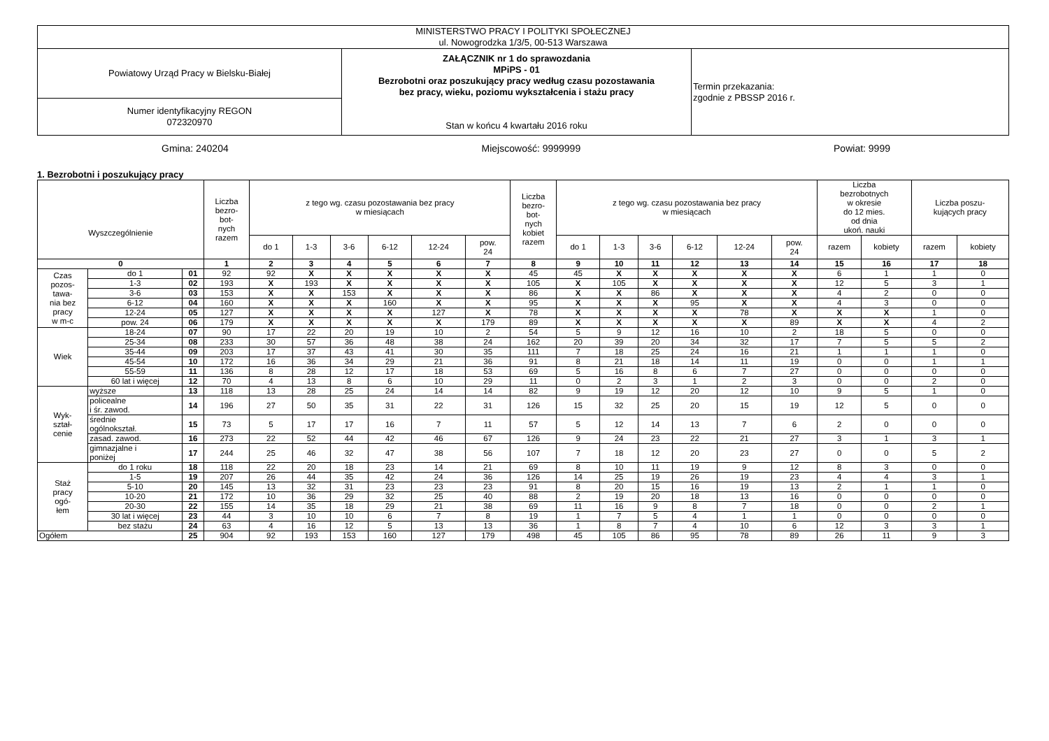| MINISTERSTWO PRACY I POLITYKI SPOŁECZNEJ ul. Nowogrodzka 1/3/5, 00-513 Warszawa | | |
| Powiatowy Urząd Pracy w Bielsku-Białej | ZAŁĄCZNIK nr 1 do sprawozdania MPiPS - 01 Bezrobotni oraz poszukujący pracy według czasu pozostawania bez pracy, wieku, poziomu wykształcenia i stażu pracy Stan w końcu 4 kwartału 2016 roku | Termin przekazania: zgodnie z PBSSP 2016 r. |
| Numer identyfikacyjny REGON 072320970 | | |
Gmina: 240204 Miejscowość: 9999999 Powiat: 9999
1. Bezrobotni i poszukujący pracy
| Wyszczególnienie | | | Liczba bezro- bot- nych razem | z tego wg. czasu pozostawania bez pracy w miesiącach | | | | | | Liczba bezro- bot- nych kobiet razem | z tego wg. czasu pozostawania bez pracy w miesiącach | | | | | | Liczba bezrobotnych w okresie do 12 mies. od dnia ukoń. nauki | | Liczba poszu- kujących pracy | |
| | | | | do 1 | 1-3 | 3-6 | 6-12 | 12-24 | pow. 24 | | do 1 | 1-3 | 3-6 | 6-12 | 12-24 | pow. 24 | razem | kobiety | razem | kobiety |
| 0 | | | 1 | 2 | 3 | 4 | 5 | 6 | 7 | 8 | 9 | 10 | 11 | 12 | 13 | 14 | 15 | 16 | 17 | 18 |
| Czas pozos- tawa- nia bez pracy w m-c | do 1 | 01 | 92 | 92 | X | X | X | X | X | 45 | 45 | X | X | X | X | X | 6 | 1 | 1 | 0 |
| | 1-3 | 02 | 193 | X | 193 | X | X | X | X | 105 | X | 105 | X | X | X | X | 12 | 5 | 3 | 1 |
| | 3-6 | 03 | 153 | X | X | 153 | X | X | X | 86 | X | X | 86 | X | X | X | 4 | 2 | 0 | 0 |
| | 6-12 | 04 | 160 | X | X | X | 160 | X | X | 95 | X | X | X | 95 | X | X | 4 | 3 | 0 | 0 |
| | 12-24 | 05 | 127 | X | X | X | X | 127 | X | 78 | X | X | X | X | 78 | X | X | X | 1 | 0 |
| | pow. 24 | 06 | 179 | X | X | X | X | X | 179 | 89 | X | X | X | X | X | 89 | X | X | 4 | 2 |
| Wiek | 18-24 | 07 | 90 | 17 | 22 | 20 | 19 | 10 | 2 | 54 | 5 | 9 | 12 | 16 | 10 | 2 | 18 | 5 | 0 | 0 |
| | 25-34 | 08 | 233 | 30 | 57 | 36 | 48 | 38 | 24 | 162 | 20 | 39 | 20 | 34 | 32 | 17 | 7 | 5 | 5 | 2 |
| | 35-44 | 09 | 203 | 17 | 37 | 43 | 41 | 30 | 35 | 111 | 7 | 18 | 25 | 24 | 16 | 21 | 1 | 1 | 1 | 0 |
| | 45-54 | 10 | 172 | 16 | 36 | 34 | 29 | 21 | 36 | 91 | 8 | 21 | 18 | 14 | 11 | 19 | 0 | 0 | 1 | 1 |
| | 55-59 | 11 | 136 | 8 | 28 | 12 | 17 | 18 | 53 | 69 | 5 | 16 | 8 | 6 | 7 | 27 | 0 | 0 | 0 | 0 |
| | 60 lat i więcej | 12 | 70 | 4 | 13 | 8 | 6 | 10 | 29 | 11 | 0 | 2 | 3 | 1 | 2 | 3 | 0 | 0 | 2 | 0 |
| Wyk- ształ- cenie | wyższe | 13 | 118 | 13 | 28 | 25 | 24 | 14 | 14 | 82 | 9 | 19 | 12 | 20 | 12 | 10 | 9 | 5 | 1 | 0 |
| | policealne i śr. zawod. | 14 | 196 | 27 | 50 | 35 | 31 | 22 | 31 | 126 | 15 | 32 | 25 | 20 | 15 | 19 | 12 | 5 | 0 | 0 |
| | średnie ogólnokształ. | 15 | 73 | 5 | 17 | 17 | 16 | 7 | 11 | 57 | 5 | 12 | 14 | 13 | 7 | 6 | 2 | 0 | 0 | 0 |
| | zasad. zawod. | 16 | 273 | 22 | 52 | 44 | 42 | 46 | 67 | 126 | 9 | 24 | 23 | 22 | 21 | 27 | 3 | 1 | 3 | 1 |
| | gimnazjalne i poniżej | 17 | 244 | 25 | 46 | 32 | 47 | 38 | 56 | 107 | 7 | 18 | 12 | 20 | 23 | 27 | 0 | 0 | 5 | 2 |
| Staż pracy ogó- łem | do 1 roku | 18 | 118 | 22 | 20 | 18 | 23 | 14 | 21 | 69 | 8 | 10 | 11 | 19 | 9 | 12 | 8 | 3 | 0 | 0 |
| | 1-5 | 19 | 207 | 26 | 44 | 35 | 42 | 24 | 36 | 126 | 14 | 25 | 19 | 26 | 19 | 23 | 4 | 4 | 3 | 1 |
| | 5-10 | 20 | 145 | 13 | 32 | 31 | 23 | 23 | 23 | 91 | 8 | 20 | 15 | 16 | 19 | 13 | 2 | 1 | 1 | 0 |
| | 10-20 | 21 | 172 | 10 | 36 | 29 | 32 | 25 | 40 | 88 | 2 | 19 | 20 | 18 | 13 | 16 | 0 | 0 | 0 | 0 |
| | 20-30 | 22 | 155 | 14 | 35 | 18 | 29 | 21 | 38 | 69 | 11 | 16 | 9 | 8 | 7 | 18 | 0 | 0 | 2 | 1 |
| | 30 lat i więcej | 23 | 44 | 3 | 10 | 10 | 6 | 7 | 8 | 19 | 1 | 7 | 5 | 4 | 1 | 1 | 0 | 0 | 0 | 0 |
| | bez stażu | 24 | 63 | 4 | 16 | 12 | 5 | 13 | 13 | 36 | 1 | 8 | 7 | 4 | 10 | 6 | 12 | 3 | 3 | 1 |
| Ogółem | | 25 | 904 | 92 | 193 | 153 | 160 | 127 | 179 | 498 | 45 | 105 | 86 | 95 | 78 | 89 | 26 | 11 | 9 | 3 |